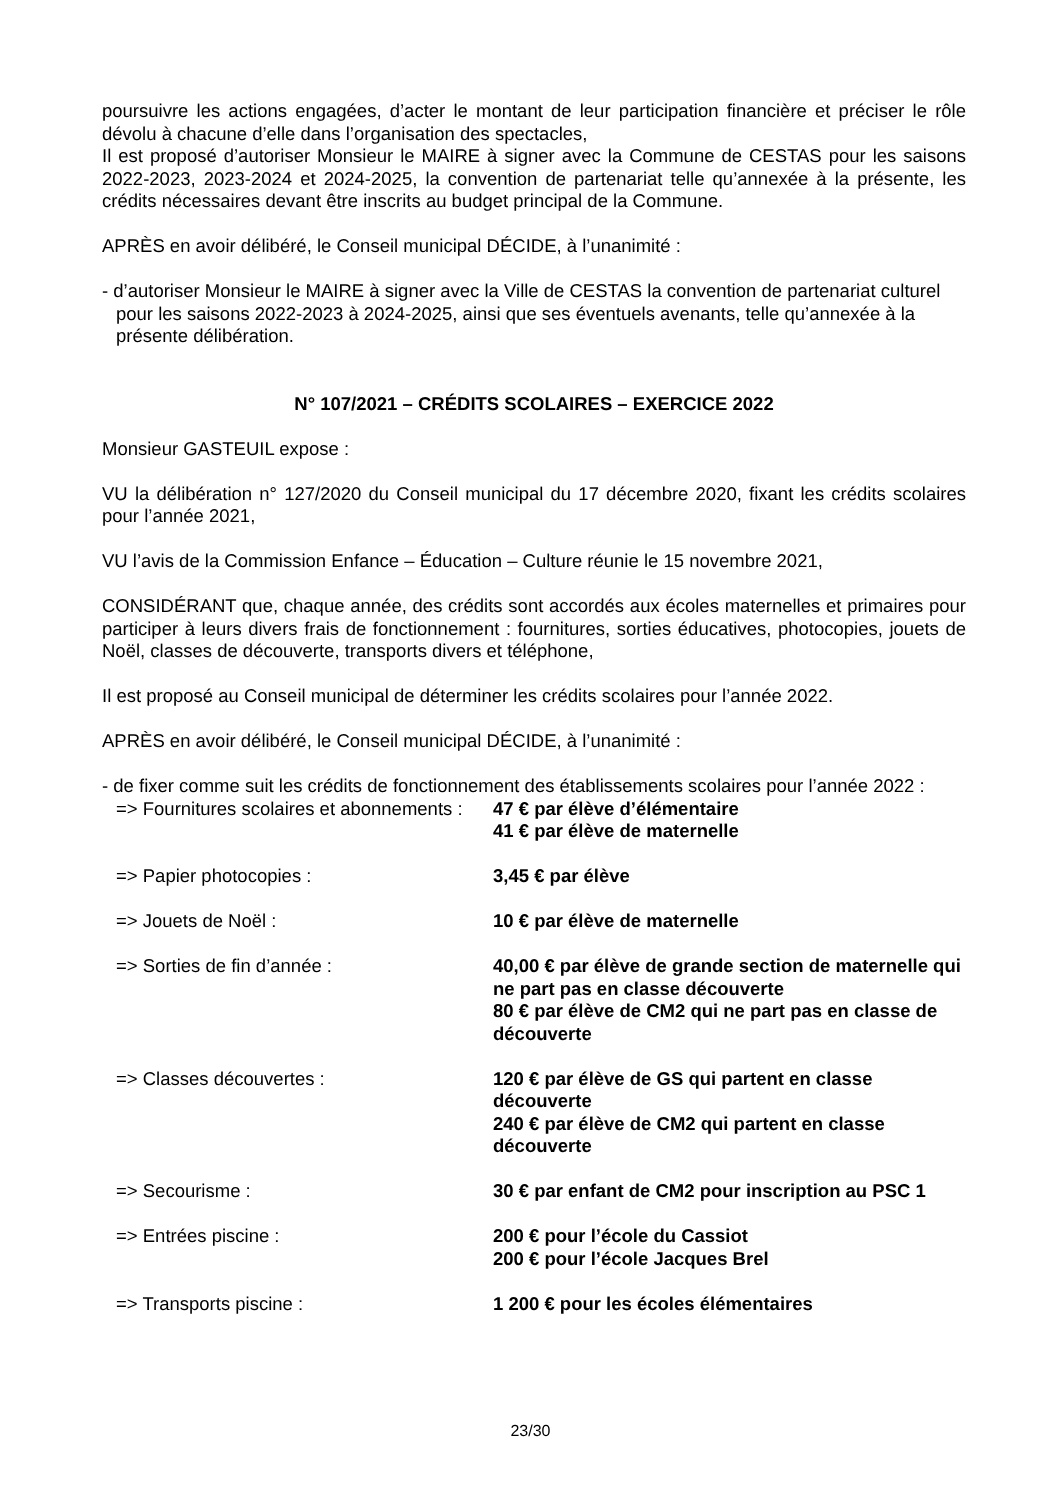poursuivre les actions engagées, d’acter le montant de leur participation financière et préciser le rôle dévolu à chacune d’elle dans l’organisation des spectacles,
Il est proposé d’autoriser Monsieur le MAIRE à signer avec la Commune de CESTAS pour les saisons 2022-2023, 2023-2024 et 2024-2025, la convention de partenariat telle qu’annexée à la présente, les crédits nécessaires devant être inscrits au budget principal de la Commune.
APRÈS en avoir délibéré, le Conseil municipal DÉCIDE, à l’unanimité :
- d’autoriser Monsieur le MAIRE à signer avec la Ville de CESTAS la convention de partenariat culturel pour les saisons 2022-2023 à 2024-2025, ainsi que ses éventuels avenants, telle qu’annexée à la présente délibération.
N° 107/2021 – CRÉDITS SCOLAIRES – EXERCICE 2022
Monsieur GASTEUIL expose :
VU la délibération n° 127/2020 du Conseil municipal du 17 décembre 2020, fixant les crédits scolaires pour l’année 2021,
VU l’avis de la Commission Enfance – Éducation – Culture réunie le 15 novembre 2021,
CONSIDÉRANT que, chaque année, des crédits sont accordés aux écoles maternelles et primaires pour participer à leurs divers frais de fonctionnement : fournitures, sorties éducatives, photocopies, jouets de Noël, classes de découverte, transports divers et téléphone,
Il est proposé au Conseil municipal de déterminer les crédits scolaires pour l’année 2022.
APRÈS en avoir délibéré, le Conseil municipal DÉCIDE, à l’unanimité :
- de fixer comme suit les crédits de fonctionnement des établissements scolaires pour l’année 2022 :
=> Fournitures scolaires et abonnements :
47 € par élève d’élémentaire
41 € par élève de maternelle
=> Papier photocopies : 3,45 € par élève
=> Jouets de Noël : 10 € par élève de maternelle
=> Sorties de fin d’année : 40,00 € par élève de grande section de maternelle qui ne part pas en classe découverte
80 € par élève de CM2 qui ne part pas en classe de découverte
=> Classes découvertes : 120 € par élève de GS qui partent en classe découverte
240 € par élève de CM2 qui partent en classe découverte
=> Secourisme : 30 € par enfant de CM2 pour inscription au PSC 1
=> Entrées piscine : 200 € pour l’école du Cassiot
200 € pour l’école Jacques Brel
=> Transports piscine : 1 200 € pour les écoles élémentaires
23/30